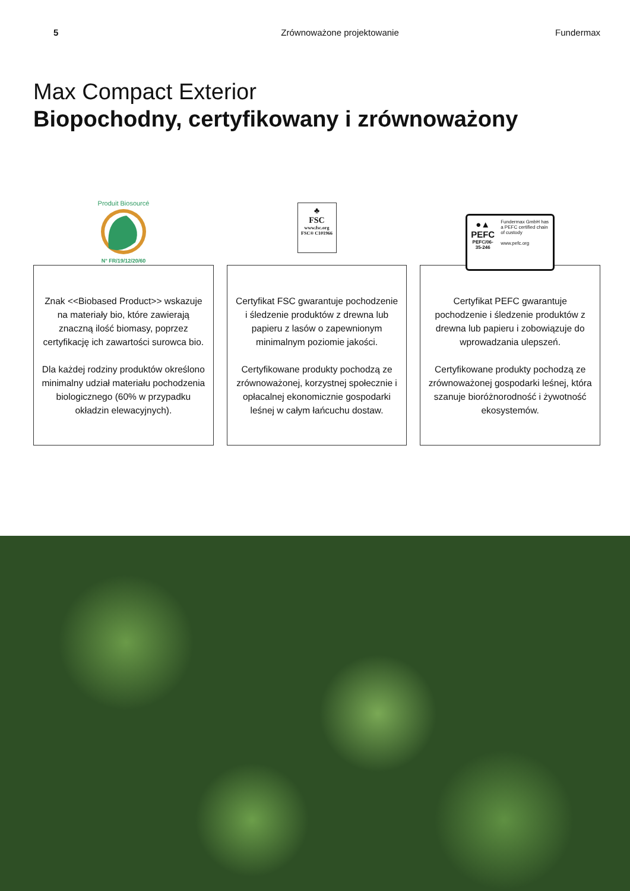5 Zrównoważone projektowanie Fundermax
Max Compact Exterior
Biopochodny, certyfikowany i zrównoważony
Produit Biosourcé
N° FR/19/12/20/60
Znak <<Biobased Product>> wskazuje na materiały bio, które zawierają znaczną ilość biomasy, poprzez certyfikację ich zawartości surowca bio.
Dla każdej rodziny produktów określono minimalny udział materiału pochodzenia biologicznego (60% w przypadku okładzin elewacyjnych).
♣
FSC
www.fsc.org
FSC® C101966
Certyfikat FSC gwarantuje pochodzenie i śledzenie produktów z drewna lub papieru z lasów o zapewnionym minimalnym poziomie jakości.
Certyfikowane produkty pochodzą ze zrównoważonej, korzystnej społecznie i opłacalnej ekonomicznie gospodarki leśnej w całym łańcuchu dostaw.
●▲
PEFC
PEFC/06-35-246
Fundermax GmbH has a PEFC certified chain of custody
www.pefc.org
Certyfikat PEFC gwarantuje pochodzenie i śledzenie produktów z drewna lub papieru i zobowiązuje do wprowadzania ulepszeń.
Certyfikowane produkty pochodzą ze zrównoważonej gospodarki leśnej, która szanuje bioróżnorodność i żywotność ekosystemów.